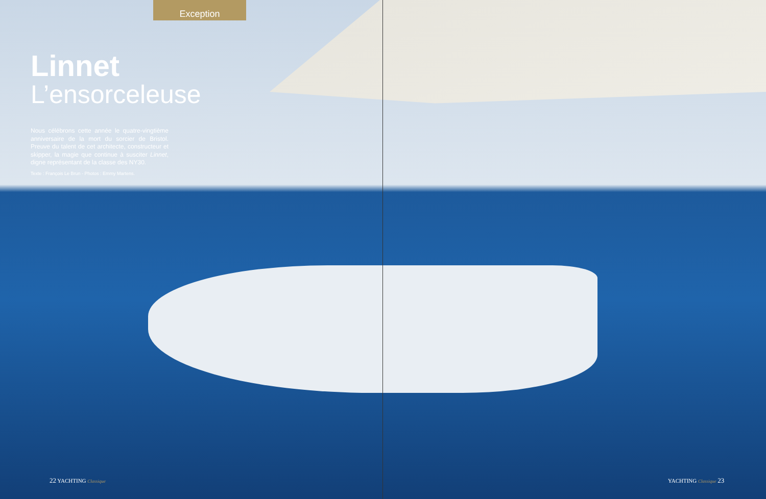Exception
Linnet
L’ensorceleuse
Nous célébrons cette année le quatre-vingtième anniversaire de la mort du sorcier de Bristol. Preuve du talent de cet architecte, constructeur et skipper, la magie que continue à susciter Linnet, digne représentant de la classe des NY30.
Texte : François Le Brun - Photos : Emmy Martens.
22 YACHTING Classique YACHTING Classique 23